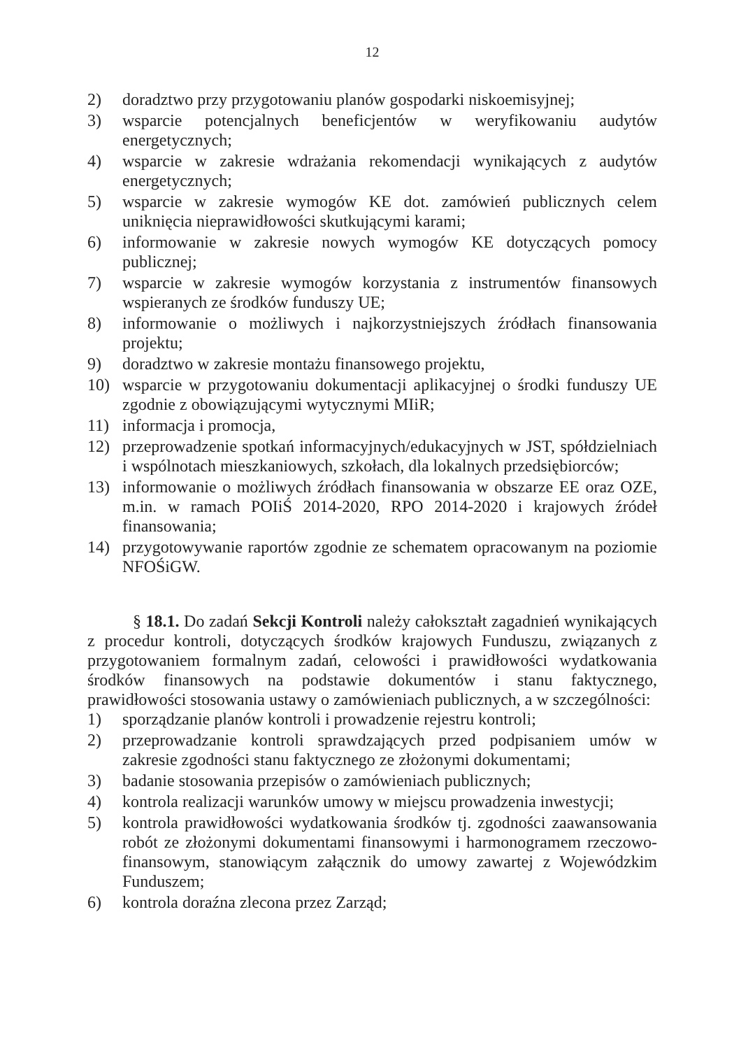12
2) doradztwo przy przygotowaniu planów gospodarki niskoemisyjnej;
3) wsparcie potencjalnych beneficjentów w weryfikowaniu audytów energetycznych;
4) wsparcie w zakresie wdrażania rekomendacji wynikających z audytów energetycznych;
5) wsparcie w zakresie wymogów KE dot. zamówień publicznych celem uniknięcia nieprawidłowości skutkującymi karami;
6) informowanie w zakresie nowych wymogów KE dotyczących pomocy publicznej;
7) wsparcie w zakresie wymogów korzystania z instrumentów finansowych wspieranych ze środków funduszy UE;
8) informowanie o możliwych i najkorzystniejszych źródłach finansowania projektu;
9) doradztwo w zakresie montażu finansowego projektu,
10) wsparcie w przygotowaniu dokumentacji aplikacyjnej o środki funduszy UE zgodnie z obowiązującymi wytycznymi MIiR;
11) informacja i promocja,
12) przeprowadzenie spotkań informacyjnych/edukacyjnych w JST, spółdzielniach i wspólnotach mieszkaniowych, szkołach, dla lokalnych przedsiębiorców;
13) informowanie o możliwych źródłach finansowania w obszarze EE oraz OZE, m.in. w ramach POIiŚ 2014-2020, RPO 2014-2020 i krajowych źródeł finansowania;
14) przygotowywanie raportów zgodnie ze schematem opracowanym na poziomie NFOŚiGW.
§ 18.1. Do zadań Sekcji Kontroli należy całokształt zagadnień wynikających z procedur kontroli, dotyczących środków krajowych Funduszu, związanych z przygotowaniem formalnym zadań, celowości i prawidłowości wydatkowania środków finansowych na podstawie dokumentów i stanu faktycznego, prawidłowości stosowania ustawy o zamówieniach publicznych, a w szczególności:
1) sporządzanie planów kontroli i prowadzenie rejestru kontroli;
2) przeprowadzanie kontroli sprawdzających przed podpisaniem umów w zakresie zgodności stanu faktycznego ze złożonymi dokumentami;
3) badanie stosowania przepisów o zamówieniach publicznych;
4) kontrola realizacji warunków umowy w miejscu prowadzenia inwestycji;
5) kontrola prawidłowości wydatkowania środków tj. zgodności zaawansowania robót ze złożonymi dokumentami finansowymi i harmonogramem rzeczowo-finansowym, stanowiącym załącznik do umowy zawartej z Wojewódzkim Funduszem;
6) kontrola doraźna zlecona przez Zarząd;